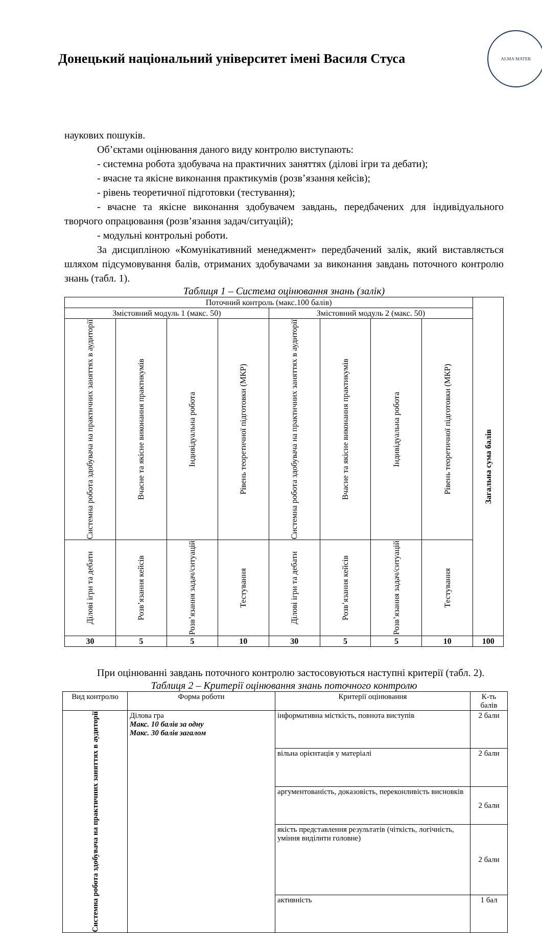Донецький національний університет імені Василя Стуса
ALMA MATER
наукових пошуків.
Об’єктами оцінювання даного виду контролю виступають:
- системна робота здобувача на практичних заняттях (ділові ігри та дебати);
- вчасне та якісне виконання практикумів (розв’язання кейсів);
- рівень теоретичної підготовки (тестування);
- вчасне та якісне виконання здобувачем завдань, передбачених для індивідуального творчого опрацювання (розв’язання задач/ситуацій);
- модульні контрольні роботи.
За дисципліною «Комунікативний менеджмент» передбачений залік, який виставляється шляхом підсумовування балів, отриманих здобувачами за виконання завдань поточного контролю знань (табл. 1).
Таблиця 1 – Система оцінювання знань (залік)
| Поточний контроль (макс.100 балів) | | | | | | | | Загальна сума балів |
| --- | --- | --- | --- | --- | --- | --- | --- | --- |
| Змістовний модуль 1 (макс. 50) | | | | Змістовний модуль 2 (макс. 50) | | | | |
| Системна робота здобувача на практичних заняттях в аудиторії | Вчасне та якісне виконання практикумів | Індивідуальна робота | Рівень теоретичної підготовки (МКР) | Системна робота здобувача на практичних заняттях в аудиторії | Вчасне та якісне виконання практикумів | Індивідуальна робота | Рівень теоретичної підготовки (МКР) | |
| Ділові ігри та дебати | Розв’язання кейсів | Розв’язання задач/ситуацій | Тестування | Ділові ігри та дебати | Розв’язання кейсів | Розв’язання задач/ситуацій | Тестування | |
| 30 | 5 | 5 | 10 | 30 | 5 | 5 | 10 | 100 |
При оцінюванні завдань поточного контролю застосовуються наступні критерії (табл. 2).
Таблиця 2 – Критерії оцінювання знань поточного контролю
| Вид контролю | Форма роботи | Критерії оцінювання | К-ть балів |
| --- | --- | --- | --- |
| Системна робота здобувача на практичних заняттях в аудиторії | Ділова гра Макс. 10 балів за одну Макс. 30 балів загалом | інформативна місткість, повнота виступів | 2 бали |
| | | вільна орієнтація у матеріалі | 2 бали |
| | | аргументованість, доказовість, переконливість висновків | 2 бали |
| | | якість представлення результатів (чіткість, логічність, уміння виділити головне) | 2 бали |
| | | активність | 1 бал |